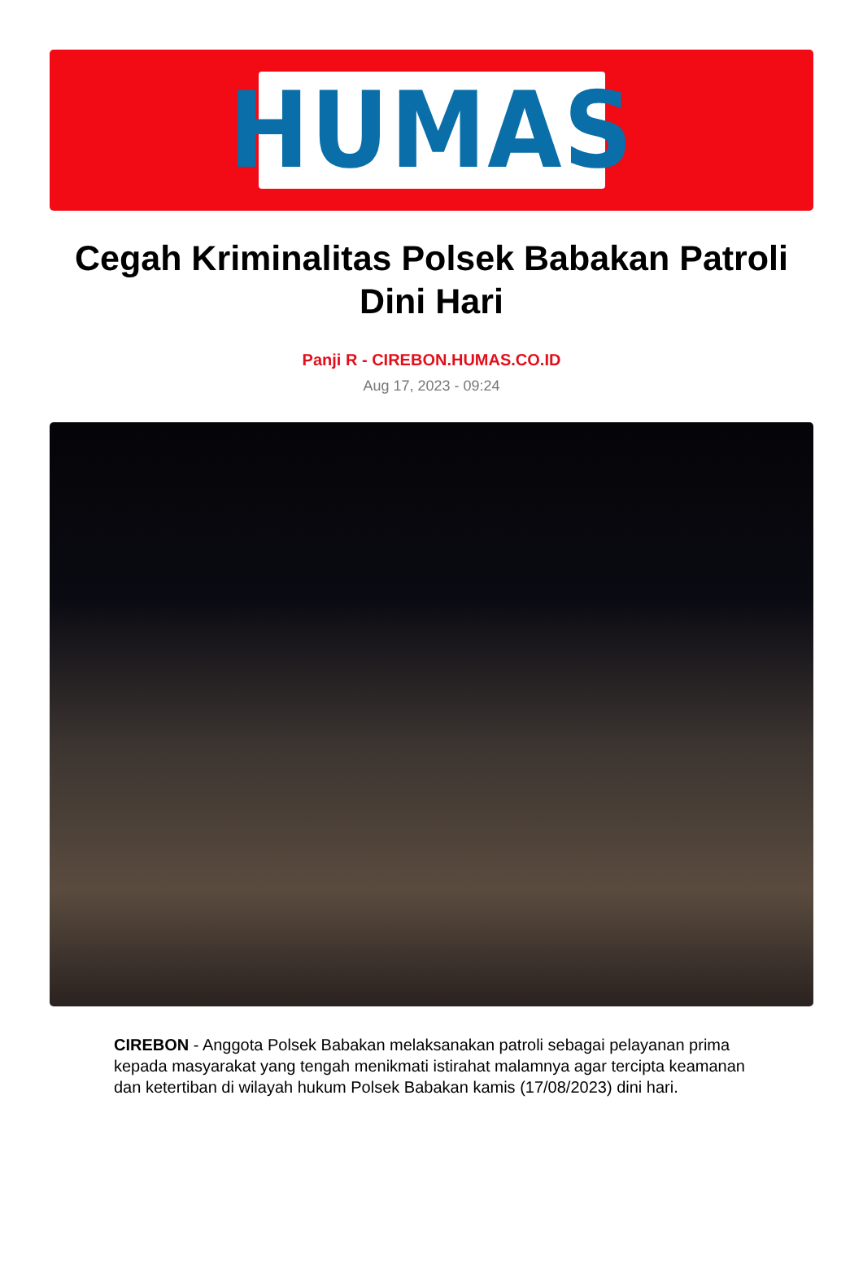HUMAS
Cegah Kriminalitas Polsek Babakan Patroli Dini Hari
Panji R - CIREBON.HUMAS.CO.ID
Aug 17, 2023 - 09:24
CIREBON - Anggota Polsek Babakan melaksanakan patroli sebagai pelayanan prima kepada masyarakat yang tengah menikmati istirahat malamnya agar tercipta keamanan dan ketertiban di wilayah hukum Polsek Babakan kamis (17/08/2023) dini hari.